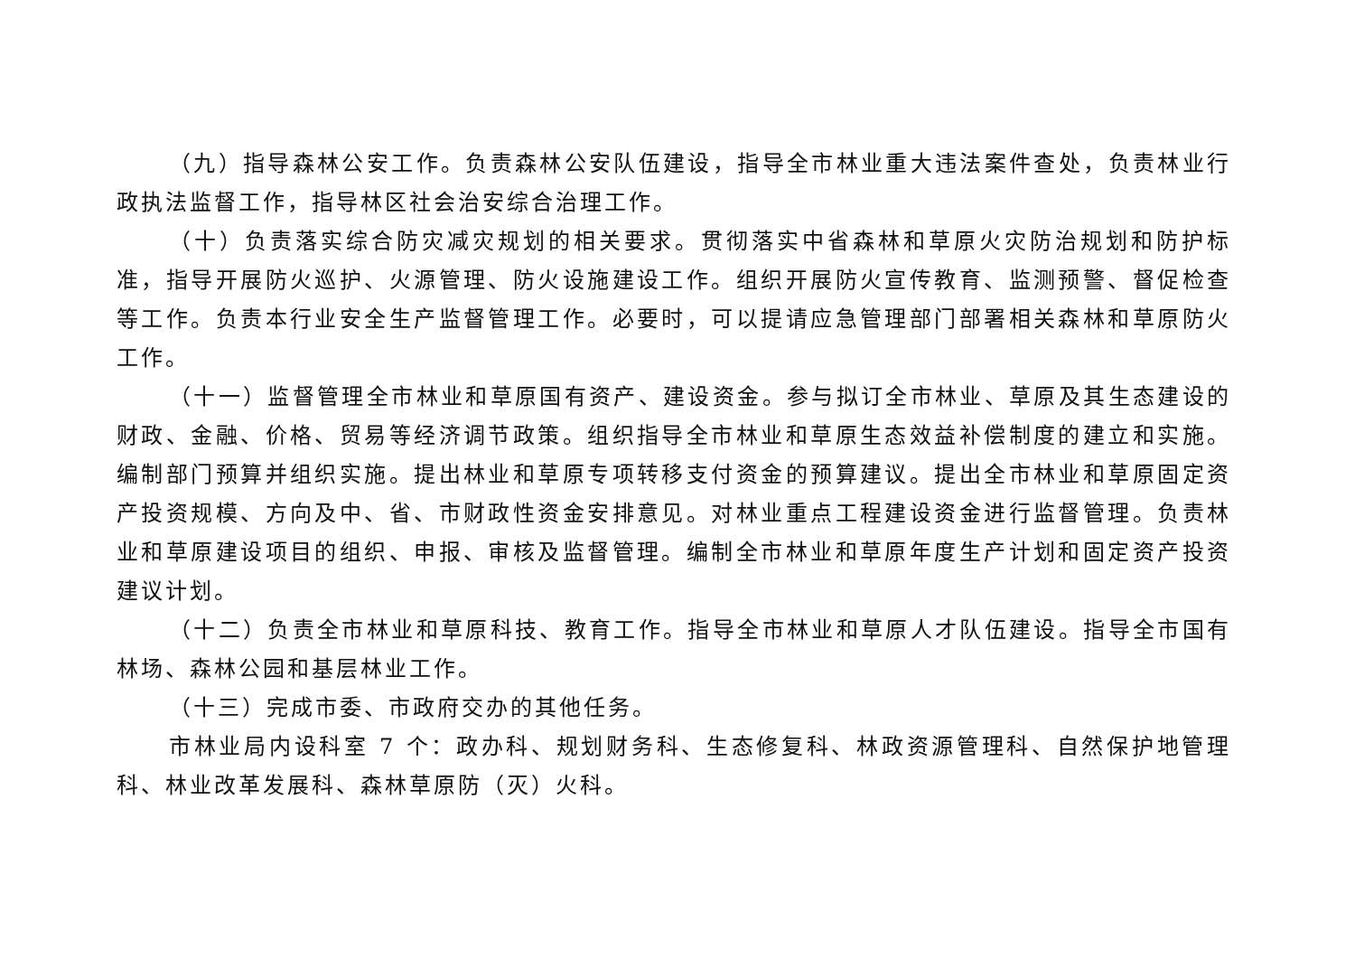（九）指导森林公安工作。负责森林公安队伍建设，指导全市林业重大违法案件查处，负责林业行政执法监督工作，指导林区社会治安综合治理工作。
（十）负责落实综合防灾减灾规划的相关要求。贯彻落实中省森林和草原火灾防治规划和防护标准，指导开展防火巡护、火源管理、防火设施建设工作。组织开展防火宣传教育、监测预警、督促检查等工作。负责本行业安全生产监督管理工作。必要时，可以提请应急管理部门部署相关森林和草原防火工作。
（十一）监督管理全市林业和草原国有资产、建设资金。参与拟订全市林业、草原及其生态建设的财政、金融、价格、贸易等经济调节政策。组织指导全市林业和草原生态效益补偿制度的建立和实施。编制部门预算并组织实施。提出林业和草原专项转移支付资金的预算建议。提出全市林业和草原固定资产投资规模、方向及中、省、市财政性资金安排意见。对林业重点工程建设资金进行监督管理。负责林业和草原建设项目的组织、申报、审核及监督管理。编制全市林业和草原年度生产计划和固定资产投资建议计划。
（十二）负责全市林业和草原科技、教育工作。指导全市林业和草原人才队伍建设。指导全市国有林场、森林公园和基层林业工作。
（十三）完成市委、市政府交办的其他任务。
市林业局内设科室 7 个：政办科、规划财务科、生态修复科、林政资源管理科、自然保护地管理科、林业改革发展科、森林草原防（灭）火科。